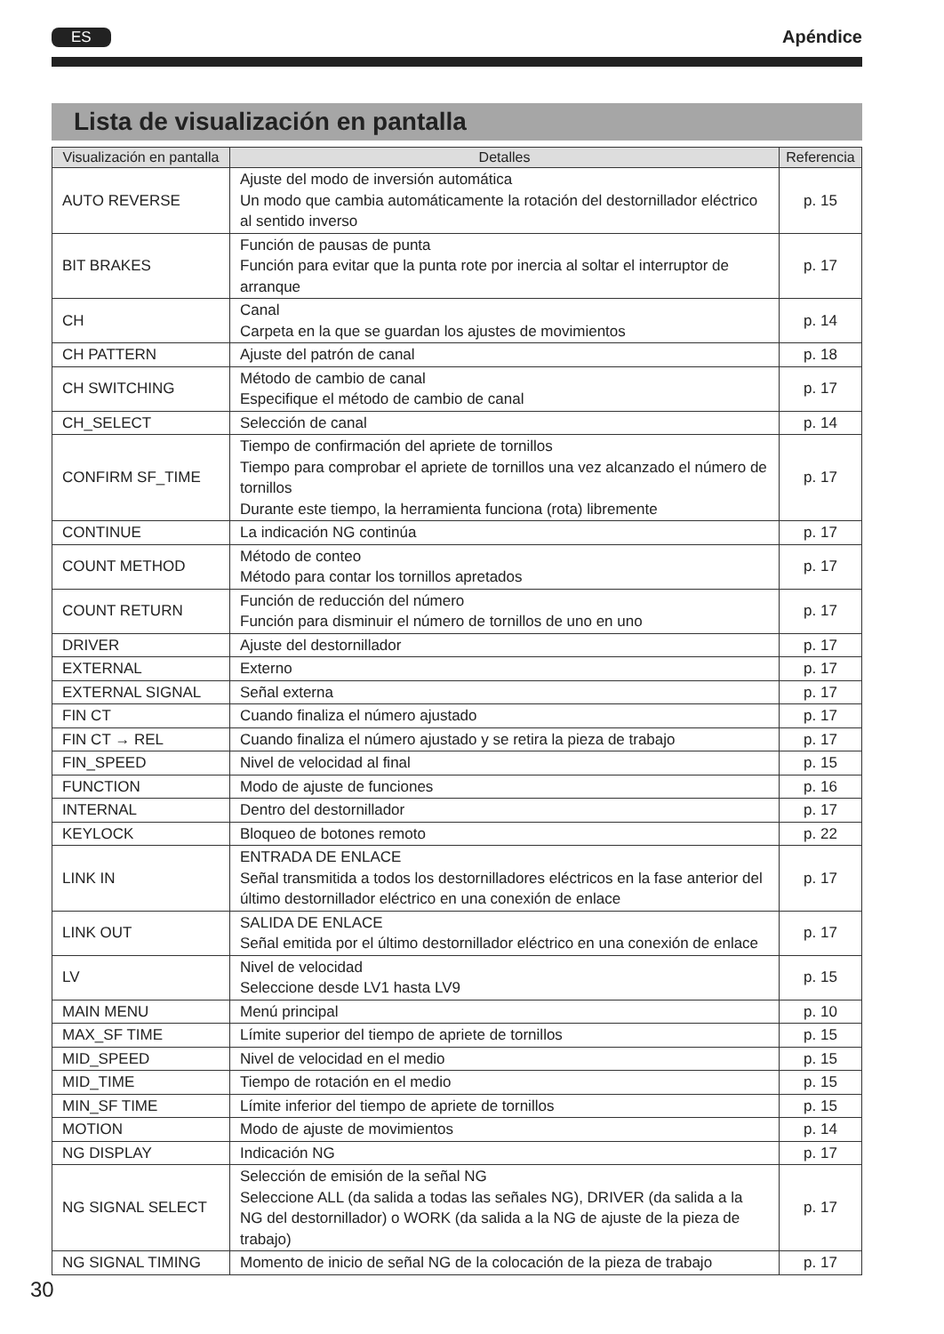ES Apéndice
Lista de visualización en pantalla
| Visualización en pantalla | Detalles | Referencia |
| --- | --- | --- |
| AUTO REVERSE | Ajuste del modo de inversión automática Un modo que cambia automáticamente la rotación del destornillador eléctrico al sentido inverso | p. 15 |
| BIT BRAKES | Función de pausas de punta Función para evitar que la punta rote por inercia al soltar el interruptor de arranque | p. 17 |
| CH | Canal Carpeta en la que se guardan los ajustes de movimientos | p. 14 |
| CH PATTERN | Ajuste del patrón de canal | p. 18 |
| CH SWITCHING | Método de cambio de canal Especifique el método de cambio de canal | p. 17 |
| CH_SELECT | Selección de canal | p. 14 |
| CONFIRM SF_TIME | Tiempo de confirmación del apriete de tornillos Tiempo para comprobar el apriete de tornillos una vez alcanzado el número de tornillos Durante este tiempo, la herramienta funciona (rota) libremente | p. 17 |
| CONTINUE | La indicación NG continúa | p. 17 |
| COUNT METHOD | Método de conteo Método para contar los tornillos apretados | p. 17 |
| COUNT RETURN | Función de reducción del número Función para disminuir el número de tornillos de uno en uno | p. 17 |
| DRIVER | Ajuste del destornillador | p. 17 |
| EXTERNAL | Externo | p. 17 |
| EXTERNAL SIGNAL | Señal externa | p. 17 |
| FIN CT | Cuando finaliza el número ajustado | p. 17 |
| FIN CT → REL | Cuando finaliza el número ajustado y se retira la pieza de trabajo | p. 17 |
| FIN_SPEED | Nivel de velocidad al final | p. 15 |
| FUNCTION | Modo de ajuste de funciones | p. 16 |
| INTERNAL | Dentro del destornillador | p. 17 |
| KEYLOCK | Bloqueo de botones remoto | p. 22 |
| LINK IN | ENTRADA DE ENLACE Señal transmitida a todos los destornilladores eléctricos en la fase anterior del último destornillador eléctrico en una conexión de enlace | p. 17 |
| LINK OUT | SALIDA DE ENLACE Señal emitida por el último destornillador eléctrico en una conexión de enlace | p. 17 |
| LV | Nivel de velocidad Seleccione desde LV1 hasta LV9 | p. 15 |
| MAIN MENU | Menú principal | p. 10 |
| MAX_SF TIME | Límite superior del tiempo de apriete de tornillos | p. 15 |
| MID_SPEED | Nivel de velocidad en el medio | p. 15 |
| MID_TIME | Tiempo de rotación en el medio | p. 15 |
| MIN_SF TIME | Límite inferior del tiempo de apriete de tornillos | p. 15 |
| MOTION | Modo de ajuste de movimientos | p. 14 |
| NG DISPLAY | Indicación NG | p. 17 |
| NG SIGNAL SELECT | Selección de emisión de la señal NG Seleccione ALL (da salida a todas las señales NG), DRIVER (da salida a la NG del destornillador) o WORK (da salida a la NG de ajuste de la pieza de trabajo) | p. 17 |
| NG SIGNAL TIMING | Momento de inicio de señal NG de la colocación de la pieza de trabajo | p. 17 |
30